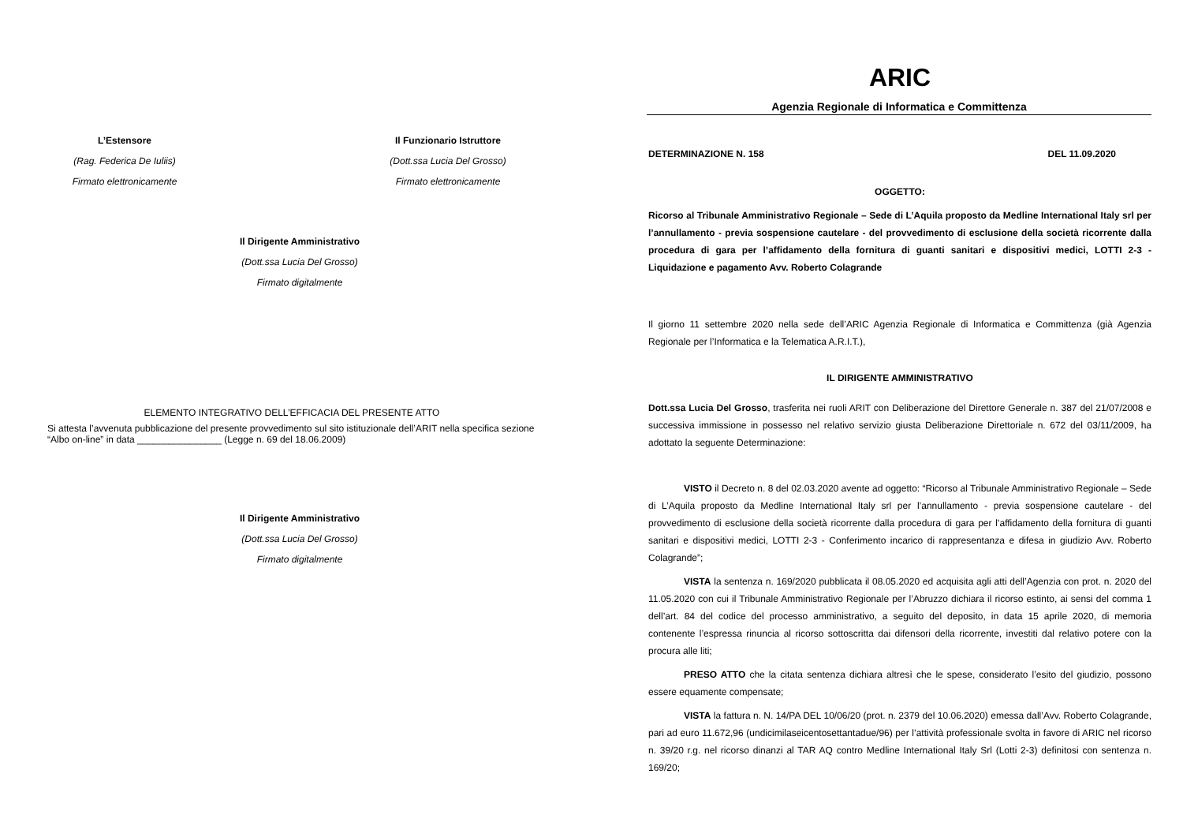L’Estensore
(Rag. Federica De Iuliis)
Firmato elettronicamente
Il Funzionario Istruttore
(Dott.ssa Lucia Del Grosso)
Firmato elettronicamente
Il Dirigente Amministrativo
(Dott.ssa Lucia Del Grosso)
Firmato digitalmente
ELEMENTO INTEGRATIVO DELL’EFFICACIA DEL PRESENTE ATTO
Si attesta l’avvenuta pubblicazione del presente provvedimento sul sito istituzionale dell’ARIT nella specifica sezione “Albo on-line” in data ________________ (Legge n. 69 del 18.06.2009)
Il Dirigente Amministrativo
(Dott.ssa Lucia Del Grosso)
Firmato digitalmente
ARIC
Agenzia Regionale di Informatica e Committenza
DETERMINAZIONE N. 158 DEL 11.09.2020
OGGETTO:
Ricorso al Tribunale Amministrativo Regionale – Sede di L’Aquila proposto da Medline International Italy srl per l’annullamento - previa sospensione cautelare - del provvedimento di esclusione della società ricorrente dalla procedura di gara per l’affidamento della fornitura di guanti sanitari e dispositivi medici, LOTTI 2-3 - Liquidazione e pagamento Avv. Roberto Colagrande
Il giorno 11 settembre 2020 nella sede dell’ARIC Agenzia Regionale di Informatica e Committenza (già Agenzia Regionale per l’Informatica e la Telematica A.R.I.T.),
IL DIRIGENTE AMMINISTRATIVO
Dott.ssa Lucia Del Grosso, trasferita nei ruoli ARIT con Deliberazione del Direttore Generale n. 387 del 21/07/2008 e successiva immissione in possesso nel relativo servizio giusta Deliberazione Direttoriale n. 672 del 03/11/2009, ha adottato la seguente Determinazione:
VISTO il Decreto n. 8 del 02.03.2020 avente ad oggetto: “Ricorso al Tribunale Amministrativo Regionale – Sede di L’Aquila proposto da Medline International Italy srl per l’annullamento - previa sospensione cautelare - del provvedimento di esclusione della società ricorrente dalla procedura di gara per l’affidamento della fornitura di guanti sanitari e dispositivi medici, LOTTI 2-3 - Conferimento incarico di rappresentanza e difesa in giudizio Avv. Roberto Colagrande”;
VISTA la sentenza n. 169/2020 pubblicata il 08.05.2020 ed acquisita agli atti dell’Agenzia con prot. n. 2020 del 11.05.2020 con cui il Tribunale Amministrativo Regionale per l’Abruzzo dichiara il ricorso estinto, ai sensi del comma 1 dell’art. 84 del codice del processo amministrativo, a seguito del deposito, in data 15 aprile 2020, di memoria contenente l’espressa rinuncia al ricorso sottoscritta dai difensori della ricorrente, investiti dal relativo potere con la procura alle liti;
PRESO ATTO che la citata sentenza dichiara altresì che le spese, considerato l’esito del giudizio, possono essere equamente compensate;
VISTA la fattura n. N. 14/PA DEL 10/06/20 (prot. n. 2379 del 10.06.2020) emessa dall’Avv. Roberto Colagrande, pari ad euro 11.672,96 (undicimilaseicentosettantadue/96) per l’attività professionale svolta in favore di ARIC nel ricorso n. 39/20 r.g. nel ricorso dinanzi al TAR AQ contro Medline International Italy Srl (Lotti 2-3) definitosi con sentenza n. 169/20;